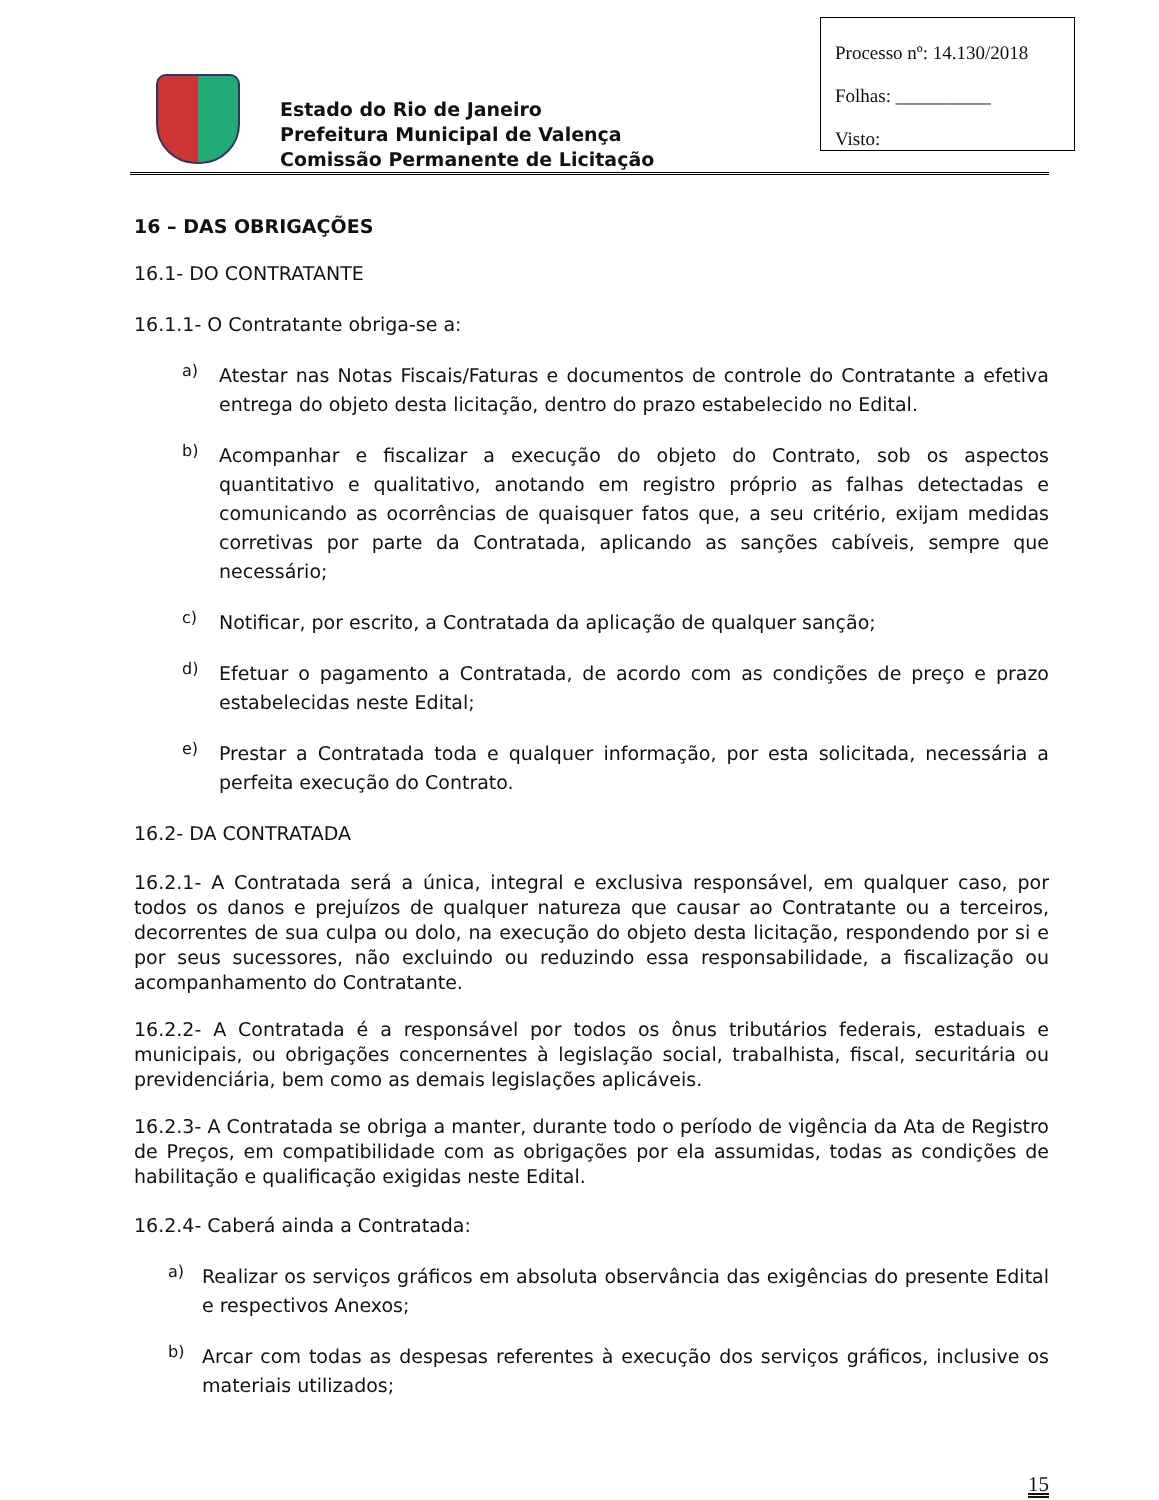Processo nº: 14.130/2018
Folhas: __________
Visto:
Estado do Rio de Janeiro
Prefeitura Municipal de Valença
Comissão Permanente de Licitação
16 – DAS OBRIGAÇÕES
16.1- DO CONTRATANTE
16.1.1- O Contratante obriga-se a:
a)
Atestar nas Notas Fiscais/Faturas e documentos de controle do Contratante a efetiva entrega do objeto desta licitação, dentro do prazo estabelecido no Edital.
b)
Acompanhar e fiscalizar a execução do objeto do Contrato, sob os aspectos quantitativo e qualitativo, anotando em registro próprio as falhas detectadas e comunicando as ocorrências de quaisquer fatos que, a seu critério, exijam medidas corretivas por parte da Contratada, aplicando as sanções cabíveis, sempre que necessário;
c)
Notificar, por escrito, a Contratada da aplicação de qualquer sanção;
d)
Efetuar o pagamento a Contratada, de acordo com as condições de preço e prazo estabelecidas neste Edital;
e)
Prestar a Contratada toda e qualquer informação, por esta solicitada, necessária a perfeita execução do Contrato.
16.2- DA CONTRATADA
16.2.1- A Contratada será a única, integral e exclusiva responsável, em qualquer caso, por todos os danos e prejuízos de qualquer natureza que causar ao Contratante ou a terceiros, decorrentes de sua culpa ou dolo, na execução do objeto desta licitação, respondendo por si e por seus sucessores, não excluindo ou reduzindo essa responsabilidade, a fiscalização ou acompanhamento do Contratante.
16.2.2- A Contratada é a responsável por todos os ônus tributários federais, estaduais e municipais, ou obrigações concernentes à legislação social, trabalhista, fiscal, securitária ou previdenciária, bem como as demais legislações aplicáveis.
16.2.3- A Contratada se obriga a manter, durante todo o período de vigência da Ata de Registro de Preços, em compatibilidade com as obrigações por ela assumidas, todas as condições de habilitação e qualificação exigidas neste Edital.
16.2.4- Caberá ainda a Contratada:
a)
Realizar os serviços gráficos em absoluta observância das exigências do presente Edital e respectivos Anexos;
b)
Arcar com todas as despesas referentes à execução dos serviços gráficos, inclusive os materiais utilizados;
15